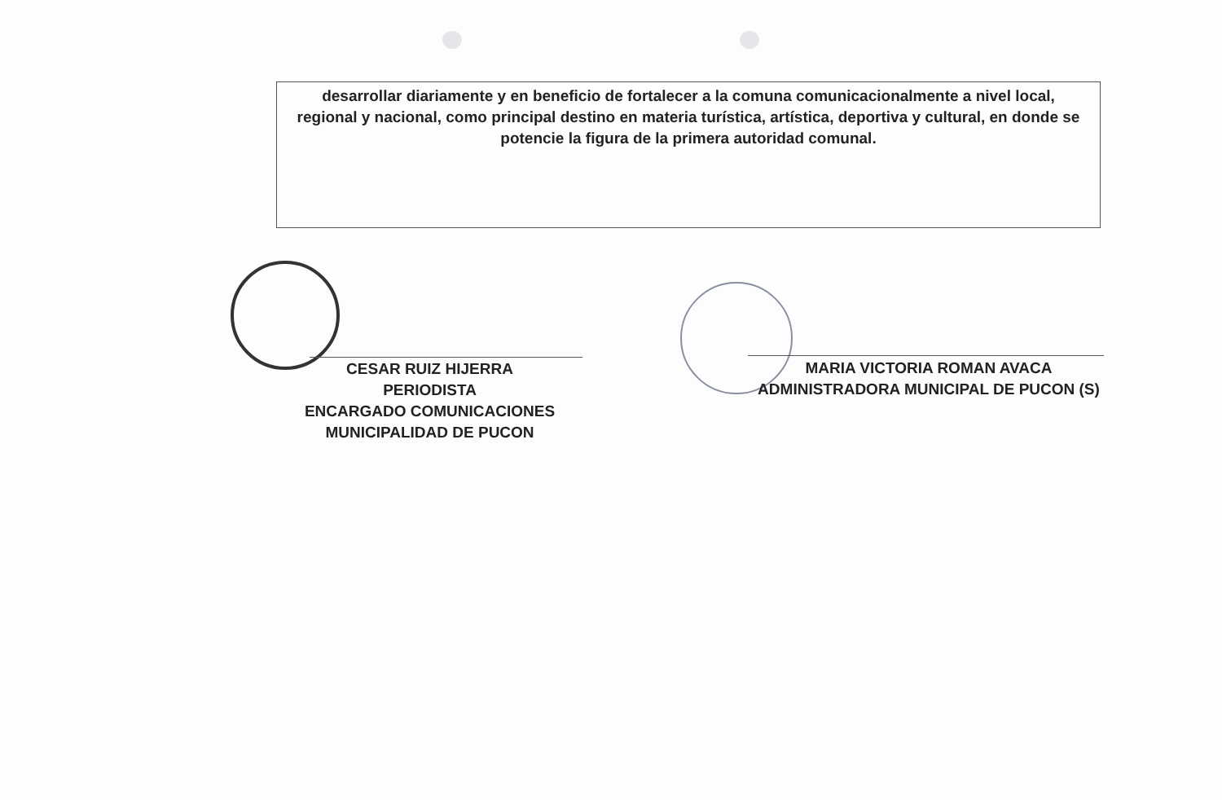desarrollar diariamente y en beneficio de fortalecer a la comuna comunicacionalmente a nivel local, regional y nacional, como principal destino en materia turística, artística, deportiva y cultural, en donde se potencie la figura de la primera autoridad comunal.
CESAR RUIZ HIJERRA
PERIODISTA
ENCARGADO COMUNICACIONES
MUNICIPALIDAD DE PUCON
MARIA VICTORIA ROMAN AVACA
ADMINISTRADORA MUNICIPAL DE PUCON (S)